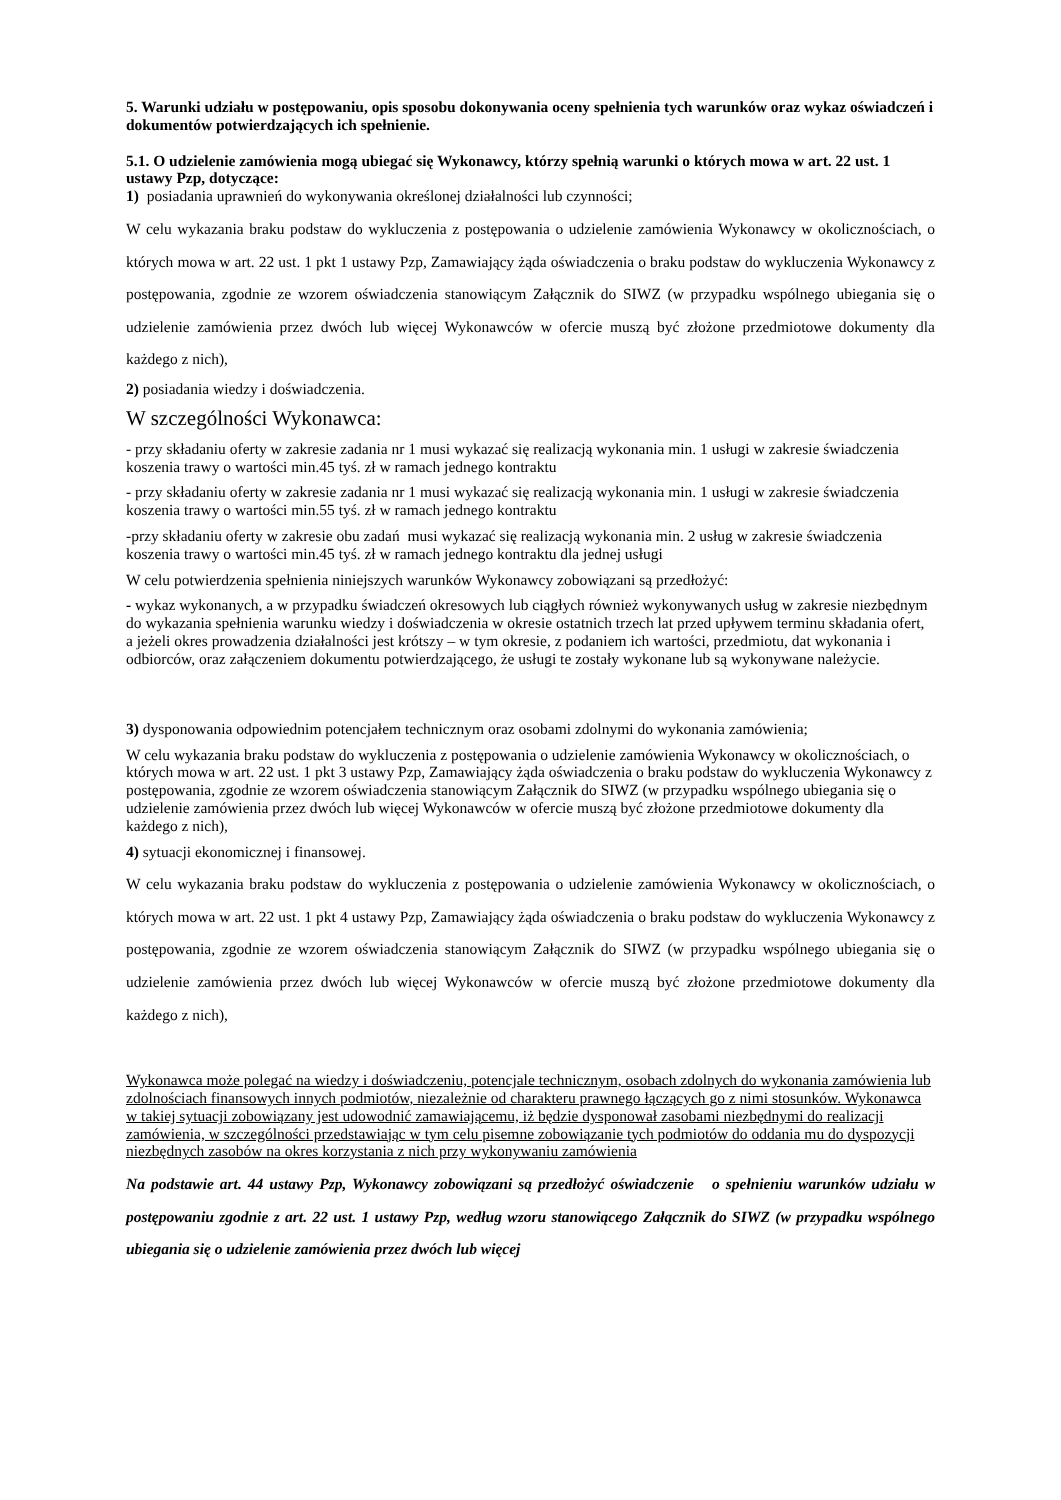5. Warunki udziału w postępowaniu, opis sposobu dokonywania oceny spełnienia tych warunków oraz wykaz oświadczeń i dokumentów potwierdzających ich spełnienie.
5.1. O udzielenie zamówienia mogą ubiegać się Wykonawcy, którzy spełnią warunki o których mowa w art. 22 ust. 1 ustawy Pzp, dotyczące:
1) posiadania uprawnień do wykonywania określonej działalności lub czynności;
W celu wykazania braku podstaw do wykluczenia z postępowania o udzielenie zamówienia Wykonawcy w okolicznościach, o których mowa w art. 22 ust. 1 pkt 1 ustawy Pzp, Zamawiający żąda oświadczenia o braku podstaw do wykluczenia Wykonawcy z postępowania, zgodnie ze wzorem oświadczenia stanowiącym Załącznik do SIWZ (w przypadku wspólnego ubiegania się o udzielenie zamówienia przez dwóch lub więcej Wykonawców w ofercie muszą być złożone przedmiotowe dokumenty dla każdego z nich),
2) posiadania wiedzy i doświadczenia.
W szczególności Wykonawca:
- przy składaniu oferty w zakresie zadania nr 1 musi wykazać się realizacją wykonania min. 1 usługi w zakresie świadczenia koszenia trawy o wartości min.45 tyś. zł w ramach jednego kontraktu
- przy składaniu oferty w zakresie zadania nr 1 musi wykazać się realizacją wykonania min. 1 usługi w zakresie świadczenia koszenia trawy o wartości min.55 tyś. zł w ramach jednego kontraktu
-przy składaniu oferty w zakresie obu zadań musi wykazać się realizacją wykonania min. 2 usług w zakresie świadczenia koszenia trawy o wartości min.45 tyś. zł w ramach jednego kontraktu dla jednej usługi
W celu potwierdzenia spełnienia niniejszych warunków Wykonawcy zobowiązani są przedłożyć:
- wykaz wykonanych, a w przypadku świadczeń okresowych lub ciągłych również wykonywanych usług w zakresie niezbędnym do wykazania spełnienia warunku wiedzy i doświadczenia w okresie ostatnich trzech lat przed upływem terminu składania ofert, a jeżeli okres prowadzenia działalności jest krótszy – w tym okresie, z podaniem ich wartości, przedmiotu, dat wykonania i odbiorców, oraz załączeniem dokumentu potwierdzającego, że usługi te zostały wykonane lub są wykonywane należycie.
3) dysponowania odpowiednim potencjałem technicznym oraz osobami zdolnymi do wykonania zamówienia;
W celu wykazania braku podstaw do wykluczenia z postępowania o udzielenie zamówienia Wykonawcy w okolicznościach, o których mowa w art. 22 ust. 1 pkt 3 ustawy Pzp, Zamawiający żąda oświadczenia o braku podstaw do wykluczenia Wykonawcy z postępowania, zgodnie ze wzorem oświadczenia stanowiącym Załącznik do SIWZ (w przypadku wspólnego ubiegania się o udzielenie zamówienia przez dwóch lub więcej Wykonawców w ofercie muszą być złożone przedmiotowe dokumenty dla każdego z nich),
4) sytuacji ekonomicznej i finansowej.
W celu wykazania braku podstaw do wykluczenia z postępowania o udzielenie zamówienia Wykonawcy w okolicznościach, o których mowa w art. 22 ust. 1 pkt 4 ustawy Pzp, Zamawiający żąda oświadczenia o braku podstaw do wykluczenia Wykonawcy z postępowania, zgodnie ze wzorem oświadczenia stanowiącym Załącznik do SIWZ (w przypadku wspólnego ubiegania się o udzielenie zamówienia przez dwóch lub więcej Wykonawców w ofercie muszą być złożone przedmiotowe dokumenty dla każdego z nich),
Wykonawca może polegać na wiedzy i doświadczeniu, potencjale technicznym, osobach zdolnych do wykonania zamówienia lub zdolnościach finansowych innych podmiotów, niezależnie od charakteru prawnego łączących go z nimi stosunków. Wykonawca w takiej sytuacji zobowiązany jest udowodnić zamawiającemu, iż będzie dysponował zasobami niezbędnymi do realizacji zamówienia, w szczególności przedstawiając w tym celu pisemne zobowiązanie tych podmiotów do oddania mu do dyspozycji niezbędnych zasobów na okres korzystania z nich przy wykonywaniu zamówienia
Na podstawie art. 44 ustawy Pzp, Wykonawcy zobowiązani są przedłożyć oświadczenie o spełnieniu warunków udziału w postępowaniu zgodnie z art. 22 ust. 1 ustawy Pzp, według wzoru stanowiącego Załącznik do SIWZ (w przypadku wspólnego ubiegania się o udzielenie zamówienia przez dwóch lub więcej